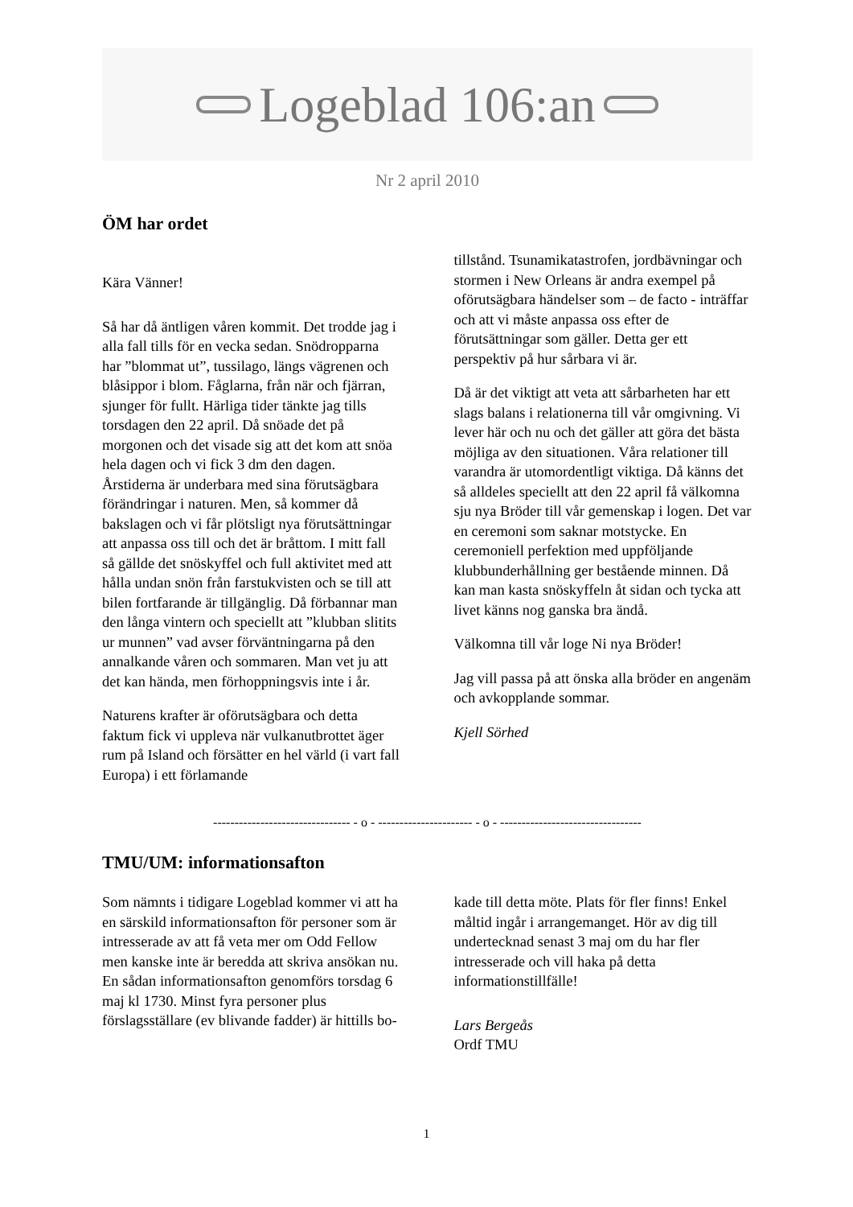Logeblad 106:an
Nr 2 april 2010
ÖM har ordet
Kära Vänner!
Så har då äntligen våren kommit. Det trodde jag i alla fall tills för en vecka sedan. Snödropparna har ”blommat ut”, tussilago, längs vägrenen och blåsippor i blom. Fåglarna, från när och fjärran, sjunger för fullt. Härliga tider tänkte jag tills torsdagen den 22 april. Då snöade det på morgonen och det visade sig att det kom att snöa hela dagen och vi fick 3 dm den dagen. Årstiderna är underbara med sina förutsägbara förändringar i naturen. Men, så kommer då bakslagen och vi får plötsligt nya förutsättningar att anpassa oss till och det är bråttom. I mitt fall så gällde det snöskyffel och full aktivitet med att hålla undan snön från farstukvisten och se till att bilen fortfarande är tillgänglig. Då förbannar man den långa vintern och speciellt att ”klubban slitits ur munnen” vad avser förväntningarna på den annalkande våren och sommaren. Man vet ju att det kan hända, men förhoppningsvis inte i år.
Naturens krafter är oförutsägbara och detta faktum fick vi uppleva när vulkanutbrottet äger rum på Island och försätter en hel värld (i vart fall Europa) i ett förlamande
tillstånd. Tsunamikatastrofen, jordbävningar och stormen i New Orleans är andra exempel på oförutsägbara händelser som – de facto - inträffar och att vi måste anpassa oss efter de förutsättningar som gäller. Detta ger ett perspektiv på hur sårbara vi är.
Då är det viktigt att veta att sårbarheten har ett slags balans i relationerna till vår omgivning. Vi lever här och nu och det gäller att göra det bästa möjliga av den situationen. Våra relationer till varandra är utomordentligt viktiga. Då känns det så alldeles speciellt att den 22 april få välkomna sju nya Bröder till vår gemenskap i logen. Det var en ceremoni som saknar motstycke. En ceremoniell perfektion med uppföljande klubbunderhållning ger bestående minnen. Då kan man kasta snöskyffeln åt sidan och tycka att livet känns nog ganska bra ändå.
Välkomna till vår loge Ni nya Bröder!
Jag vill passa på att önska alla bröder en angenäm och avkopplande sommar.
Kjell Sörhed
-------------------------------- - o - ---------------------- - o - ---------------------------------
TMU/UM: informationsafton
Som nämnts i tidigare Logeblad kommer vi att ha en särskild informationsafton för personer som är intresserade av att få veta mer om Odd Fellow men kanske inte är beredda att skriva ansökan nu. En sådan informationsafton genomförs torsdag 6 maj kl 1730. Minst fyra personer plus förslagsställare (ev blivande fadder) är hittills bo-
kade till detta möte. Plats för fler finns! Enkel måltid ingår i arrangemanget. Hör av dig till undertecknad senast 3 maj om du har fler intresserade och vill haka på detta informationstillfälle!
Lars Bergeås
Ordf TMU
1